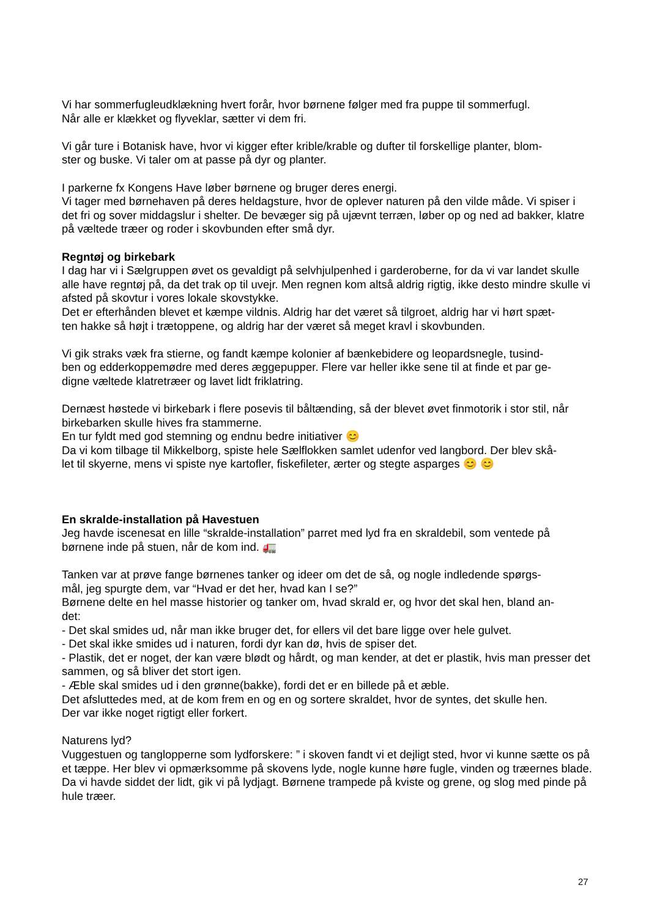Vi har sommerfugleudklækning hvert forår, hvor børnene følger med fra puppe til sommerfugl.
Når alle er klækket og flyveklar, sætter vi dem fri.
Vi går ture i Botanisk have, hvor vi kigger efter krible/krable og dufter til forskellige planter, blom-
ster og buske. Vi taler om at passe på dyr og planter.
I parkerne fx Kongens Have løber børnene og bruger deres energi.
Vi tager med børnehaven på deres heldagsture, hvor de oplever naturen på den vilde måde. Vi spiser i det fri og sover middagslur i shelter. De bevæger sig på ujævnt terræn, løber op og ned ad bakker, klatre på væltede træer og roder i skovbunden efter små dyr.
Regntøj og birkebark
I dag har vi i Sælgruppen øvet os gevaldigt på selvhjulpenhed i garderoberne, for da vi var landet skulle alle have regntøj på, da det trak op til uvejr. Men regnen kom altså aldrig rigtig, ikke desto mindre skulle vi afsted på skovtur i vores lokale skovstykke.
Det er efterhånden blevet et kæmpe vildnis. Aldrig har det været så tilgroet, aldrig har vi hørt spæt-
ten hakke så højt i trætoppene, og aldrig har der været så meget kravl i skovbunden.
Vi gik straks væk fra stierne, og fandt kæmpe kolonier af bænkebidere og leopardsnegle, tusind-
ben og edderkoppemødre med deres æggepupper. Flere var heller ikke sene til at finde et par ge-
digne væltede klatretræer og lavet lidt friklatring.
Dernæst høstede vi birkebark i flere posevis til båltænding, så der blevet øvet finmotorik i stor stil, når birkebarken skulle hives fra stammerne.
En tur fyldt med god stemning og endnu bedre initiativer 😊
Da vi kom tilbage til Mikkelborg, spiste hele Sælflokken samlet udenfor ved langbord. Der blev skå-
let til skyerne, mens vi spiste nye kartofler, fiskefileter, ærter og stegte asparges 😊 😊
En skralde-installation på Havestuen
Jeg havde iscenesat en lille “skralde-installation” parret med lyd fra en skraldebil, som ventede på børnene inde på stuen, når de kom ind. 🚛
Tanken var at prøve fange børnenes tanker og ideer om det de så, og nogle indledende spørgs-
mål, jeg spurgte dem, var “Hvad er det her, hvad kan I se?”
Børnene delte en hel masse historier og tanker om, hvad skrald er, og hvor det skal hen, bland an-
det:
- Det skal smides ud, når man ikke bruger det, for ellers vil det bare ligge over hele gulvet.
- Det skal ikke smides ud i naturen, fordi dyr kan dø, hvis de spiser det.
- Plastik, det er noget, der kan være blødt og hårdt, og man kender, at det er plastik, hvis man presser det sammen, og så bliver det stort igen.
- Æble skal smides ud i den grønne(bakke), fordi det er en billede på et æble.
Det afsluttedes med, at de kom frem en og en og sortere skraldet, hvor de syntes, det skulle hen.
Der var ikke noget rigtigt eller forkert.
Naturens lyd?
Vuggestuen og tanglopperne som lydforskere: ” i skoven fandt vi et dejligt sted, hvor vi kunne sætte os på et tæppe. Her blev vi opmærksomme på skovens lyde, nogle kunne høre fugle, vinden og træernes blade. Da vi havde siddet der lidt, gik vi på lydjagt. Børnene trampede på kviste og grene, og slog med pinde på hule træer.
27